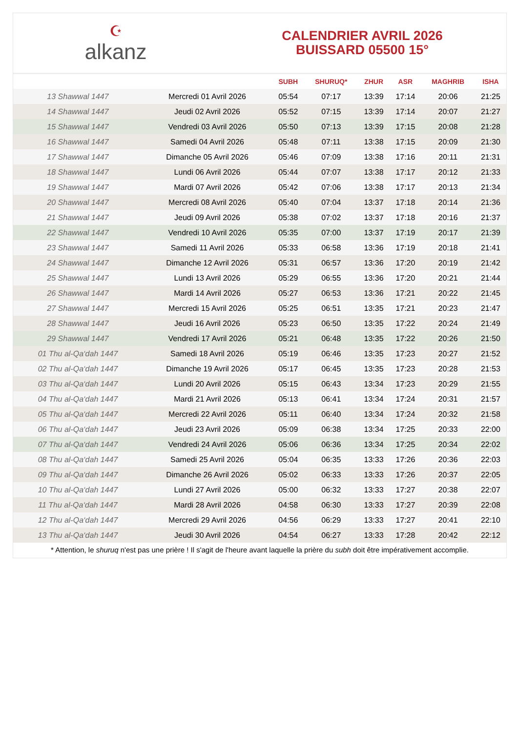☪
alkanz
CALENDRIER AVRIL 2026
BUISSARD 05500 15°
| | | SUBH | SHURUQ* | ZHUR | ASR | MAGHRIB | ISHA |
| --- | --- | --- | --- | --- | --- | --- | --- |
| 13 Shawwal 1447 | Mercredi 01 Avril 2026 | 05:54 | 07:17 | 13:39 | 17:14 | 20:06 | 21:25 |
| 14 Shawwal 1447 | Jeudi 02 Avril 2026 | 05:52 | 07:15 | 13:39 | 17:14 | 20:07 | 21:27 |
| 15 Shawwal 1447 | Vendredi 03 Avril 2026 | 05:50 | 07:13 | 13:39 | 17:15 | 20:08 | 21:28 |
| 16 Shawwal 1447 | Samedi 04 Avril 2026 | 05:48 | 07:11 | 13:38 | 17:15 | 20:09 | 21:30 |
| 17 Shawwal 1447 | Dimanche 05 Avril 2026 | 05:46 | 07:09 | 13:38 | 17:16 | 20:11 | 21:31 |
| 18 Shawwal 1447 | Lundi 06 Avril 2026 | 05:44 | 07:07 | 13:38 | 17:17 | 20:12 | 21:33 |
| 19 Shawwal 1447 | Mardi 07 Avril 2026 | 05:42 | 07:06 | 13:38 | 17:17 | 20:13 | 21:34 |
| 20 Shawwal 1447 | Mercredi 08 Avril 2026 | 05:40 | 07:04 | 13:37 | 17:18 | 20:14 | 21:36 |
| 21 Shawwal 1447 | Jeudi 09 Avril 2026 | 05:38 | 07:02 | 13:37 | 17:18 | 20:16 | 21:37 |
| 22 Shawwal 1447 | Vendredi 10 Avril 2026 | 05:35 | 07:00 | 13:37 | 17:19 | 20:17 | 21:39 |
| 23 Shawwal 1447 | Samedi 11 Avril 2026 | 05:33 | 06:58 | 13:36 | 17:19 | 20:18 | 21:41 |
| 24 Shawwal 1447 | Dimanche 12 Avril 2026 | 05:31 | 06:57 | 13:36 | 17:20 | 20:19 | 21:42 |
| 25 Shawwal 1447 | Lundi 13 Avril 2026 | 05:29 | 06:55 | 13:36 | 17:20 | 20:21 | 21:44 |
| 26 Shawwal 1447 | Mardi 14 Avril 2026 | 05:27 | 06:53 | 13:36 | 17:21 | 20:22 | 21:45 |
| 27 Shawwal 1447 | Mercredi 15 Avril 2026 | 05:25 | 06:51 | 13:35 | 17:21 | 20:23 | 21:47 |
| 28 Shawwal 1447 | Jeudi 16 Avril 2026 | 05:23 | 06:50 | 13:35 | 17:22 | 20:24 | 21:49 |
| 29 Shawwal 1447 | Vendredi 17 Avril 2026 | 05:21 | 06:48 | 13:35 | 17:22 | 20:26 | 21:50 |
| 01 Thu al-Qa‘dah 1447 | Samedi 18 Avril 2026 | 05:19 | 06:46 | 13:35 | 17:23 | 20:27 | 21:52 |
| 02 Thu al-Qa‘dah 1447 | Dimanche 19 Avril 2026 | 05:17 | 06:45 | 13:35 | 17:23 | 20:28 | 21:53 |
| 03 Thu al-Qa‘dah 1447 | Lundi 20 Avril 2026 | 05:15 | 06:43 | 13:34 | 17:23 | 20:29 | 21:55 |
| 04 Thu al-Qa‘dah 1447 | Mardi 21 Avril 2026 | 05:13 | 06:41 | 13:34 | 17:24 | 20:31 | 21:57 |
| 05 Thu al-Qa‘dah 1447 | Mercredi 22 Avril 2026 | 05:11 | 06:40 | 13:34 | 17:24 | 20:32 | 21:58 |
| 06 Thu al-Qa‘dah 1447 | Jeudi 23 Avril 2026 | 05:09 | 06:38 | 13:34 | 17:25 | 20:33 | 22:00 |
| 07 Thu al-Qa‘dah 1447 | Vendredi 24 Avril 2026 | 05:06 | 06:36 | 13:34 | 17:25 | 20:34 | 22:02 |
| 08 Thu al-Qa‘dah 1447 | Samedi 25 Avril 2026 | 05:04 | 06:35 | 13:33 | 17:26 | 20:36 | 22:03 |
| 09 Thu al-Qa‘dah 1447 | Dimanche 26 Avril 2026 | 05:02 | 06:33 | 13:33 | 17:26 | 20:37 | 22:05 |
| 10 Thu al-Qa‘dah 1447 | Lundi 27 Avril 2026 | 05:00 | 06:32 | 13:33 | 17:27 | 20:38 | 22:07 |
| 11 Thu al-Qa‘dah 1447 | Mardi 28 Avril 2026 | 04:58 | 06:30 | 13:33 | 17:27 | 20:39 | 22:08 |
| 12 Thu al-Qa‘dah 1447 | Mercredi 29 Avril 2026 | 04:56 | 06:29 | 13:33 | 17:27 | 20:41 | 22:10 |
| 13 Thu al-Qa‘dah 1447 | Jeudi 30 Avril 2026 | 04:54 | 06:27 | 13:33 | 17:28 | 20:42 | 22:12 |
* Attention, le shuruq n'est pas une prière ! Il s'agit de l'heure avant laquelle la prière du subh doit être impérativement accomplie.